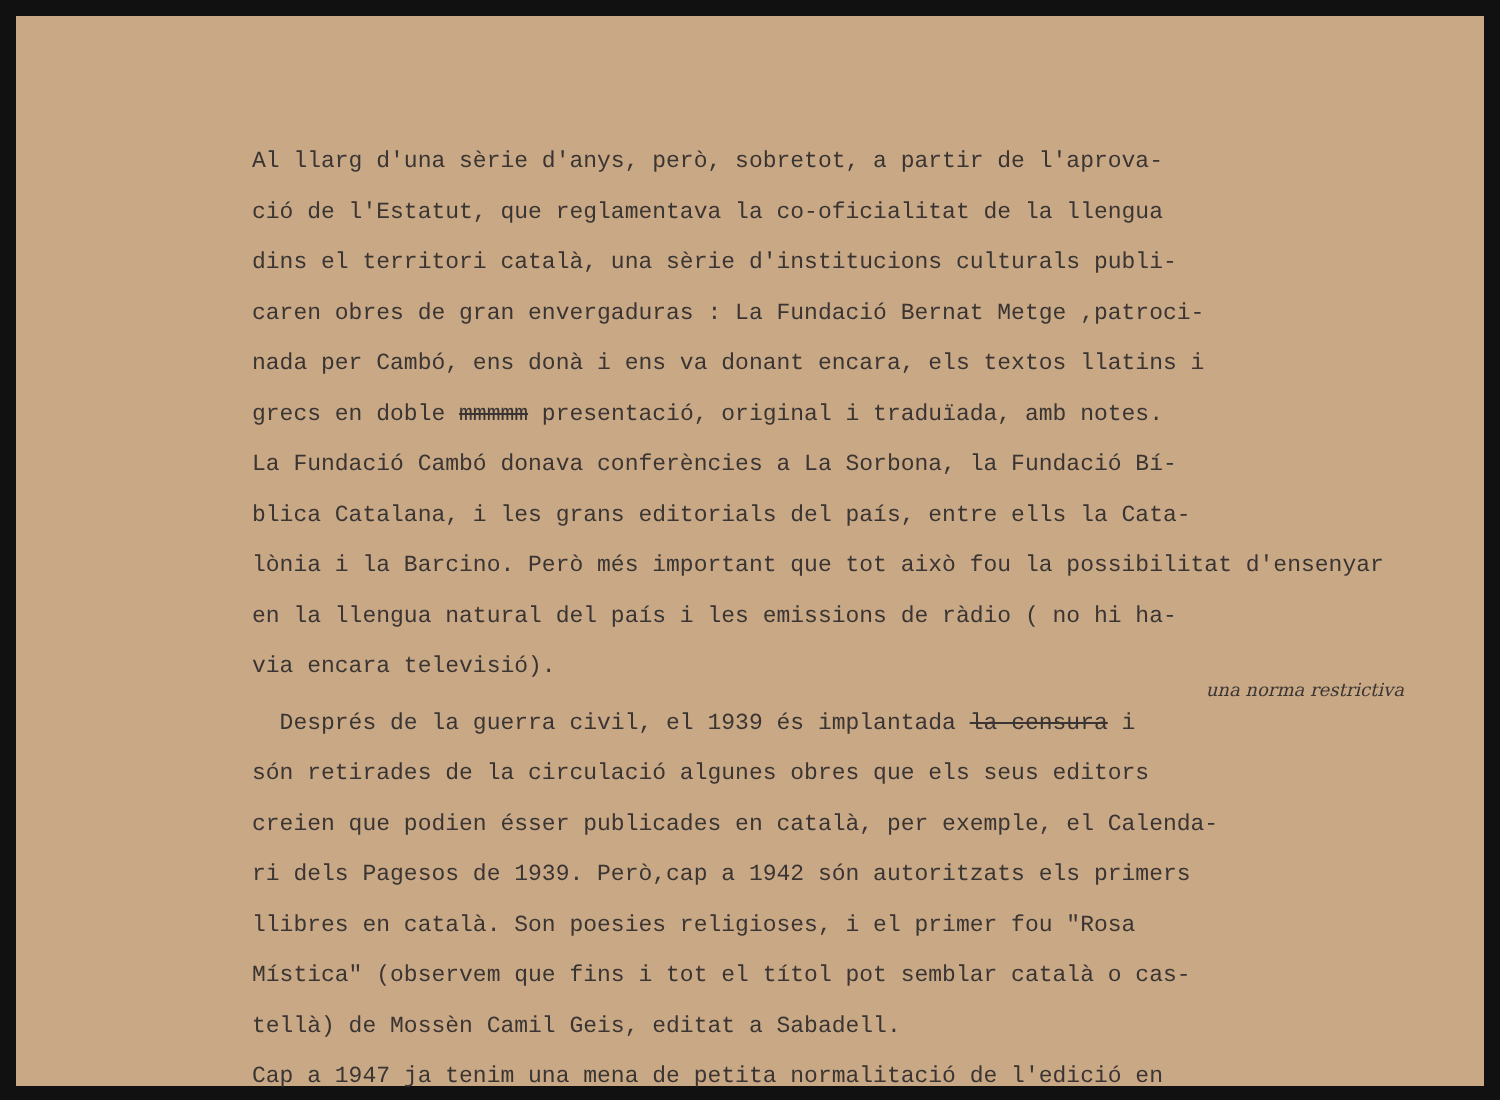Al llarg d'una sèrie d'anys, però, sobretot, a partir de l'aprova-
ció de l'Estatut, que reglamentava la co-oficialitat de la llengua
dins el territori català, una sèrie d'institucions culturals publi-
caren obres de gran envergaduras : La Fundació Bernat Metge ,patroci-
nada per Cambó, ens donà i ens va donant encara, els textos llatins i
grecs en doble mmmmm presentació, original i traduïada, amb notes.
La Fundació Cambó donava conferències a La Sorbona, la Fundació Bí-
blica Catalana, i les grans editorials del país, entre ells la Cata-
lònia i la Barcino. Però més important que tot això fou la possibilitat d'ensenyar
en la llengua natural del país i les emissions de ràdio ( no hi ha-
via encara televisió).
una norma restrictiva
Després de la guerra civil, el 1939 és implantada la censura i
són retirades de la circulació algunes obres que els seus editors
creien que podien ésser publicades en català, per exemple, el Calenda-
ri dels Pagesos de 1939. Però,cap a 1942 són autoritzats els primers
llibres en català. Son poesies religioses, i el primer fou "Rosa
Mística" (observem que fins i tot el títol pot semblar català o cas-
tellà) de Mossèn Camil Geis, editat a Sabadell.
Cap a 1947 ja tenim una mena de petita normalitació de l'edició en